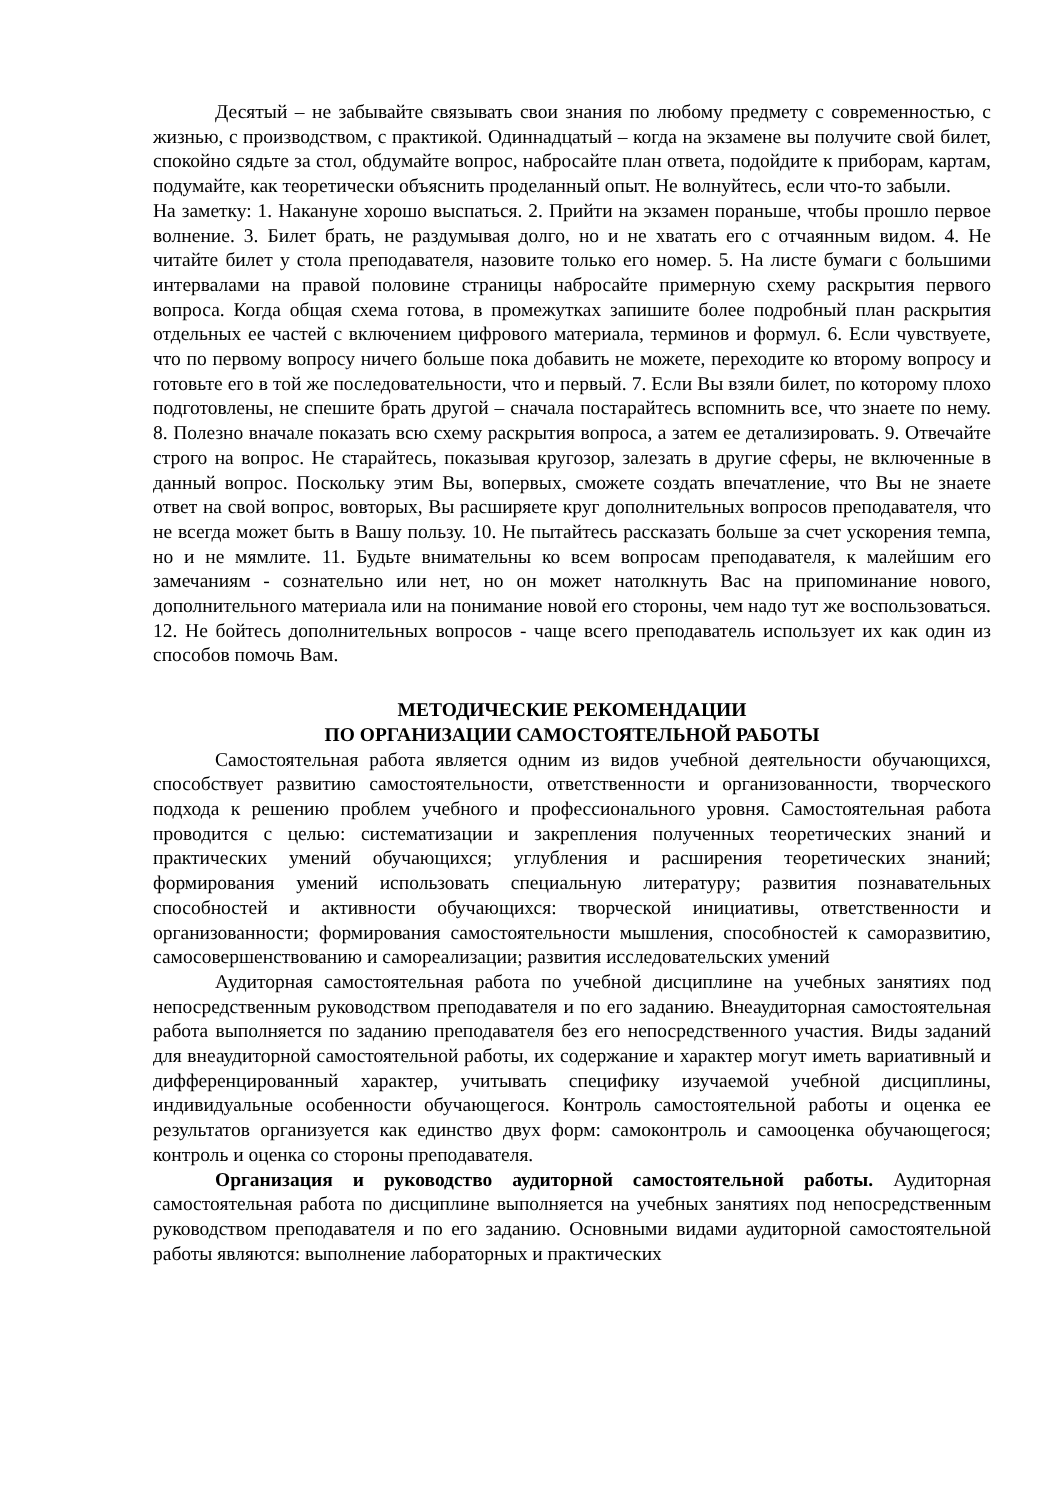Десятый – не забывайте связывать свои знания по любому предмету с современностью, с жизнью, с производством, с практикой. Одиннадцатый – когда на экзамене вы получите свой билет, спокойно сядьте за стол, обдумайте вопрос, набросайте план ответа, подойдите к приборам, картам, подумайте, как теоретически объяснить проделанный опыт. Не волнуйтесь, если что-то забыли.
На заметку: 1. Накануне хорошо выспаться. 2. Прийти на экзамен пораньше, чтобы прошло первое волнение. 3. Билет брать, не раздумывая долго, но и не хватать его с отчаянным видом. 4. Не читайте билет у стола преподавателя, назовите только его номер. 5. На листе бумаги с большими интервалами на правой половине страницы набросайте примерную схему раскрытия первого вопроса. Когда общая схема готова, в промежутках запишите более подробный план раскрытия отдельных ее частей с включением цифрового материала, терминов и формул. 6. Если чувствуете, что по первому вопросу ничего больше пока добавить не можете, переходите ко второму вопросу и готовьте его в той же последовательности, что и первый. 7. Если Вы взяли билет, по которому плохо подготовлены, не спешите брать другой – сначала постарайтесь вспомнить все, что знаете по нему. 8. Полезно вначале показать всю схему раскрытия вопроса, а затем ее детализировать. 9. Отвечайте строго на вопрос. Не старайтесь, показывая кругозор, залезать в другие сферы, не включенные в данный вопрос. Поскольку этим Вы, вопервых, сможете создать впечатление, что Вы не знаете ответ на свой вопрос, вовторых, Вы расширяете круг дополнительных вопросов преподавателя, что не всегда может быть в Вашу пользу. 10. Не пытайтесь рассказать больше за счет ускорения темпа, но и не мямлите. 11. Будьте внимательны ко всем вопросам преподавателя, к малейшим его замечаниям - сознательно или нет, но он может натолкнуть Вас на припоминание нового, дополнительного материала или на понимание новой его стороны, чем надо тут же воспользоваться. 12. Не бойтесь дополнительных вопросов - чаще всего преподаватель использует их как один из способов помочь Вам.
МЕТОДИЧЕСКИЕ РЕКОМЕНДАЦИИ
ПО ОРГАНИЗАЦИИ САМОСТОЯТЕЛЬНОЙ РАБОТЫ
Самостоятельная работа является одним из видов учебной деятельности обучающихся, способствует развитию самостоятельности, ответственности и организованности, творческого подхода к решению проблем учебного и профессионального уровня. Самостоятельная работа проводится с целью: систематизации и закрепления полученных теоретических знаний и практических умений обучающихся; углубления и расширения теоретических знаний; формирования умений использовать специальную литературу; развития познавательных способностей и активности обучающихся: творческой инициативы, ответственности и организованности; формирования самостоятельности мышления, способностей к саморазвитию, самосовершенствованию и самореализации; развития исследовательских умений
Аудиторная самостоятельная работа по учебной дисциплине на учебных занятиях под непосредственным руководством преподавателя и по его заданию. Внеаудиторная самостоятельная работа выполняется по заданию преподавателя без его непосредственного участия. Виды заданий для внеаудиторной самостоятельной работы, их содержание и характер могут иметь вариативный и дифференцированный характер, учитывать специфику изучаемой учебной дисциплины, индивидуальные особенности обучающегося. Контроль самостоятельной работы и оценка ее результатов организуется как единство двух форм: самоконтроль и самооценка обучающегося; контроль и оценка со стороны преподавателя.
Организация и руководство аудиторной самостоятельной работы. Аудиторная самостоятельная работа по дисциплине выполняется на учебных занятиях под непосредственным руководством преподавателя и по его заданию. Основными видами аудиторной самостоятельной работы являются: выполнение лабораторных и практических